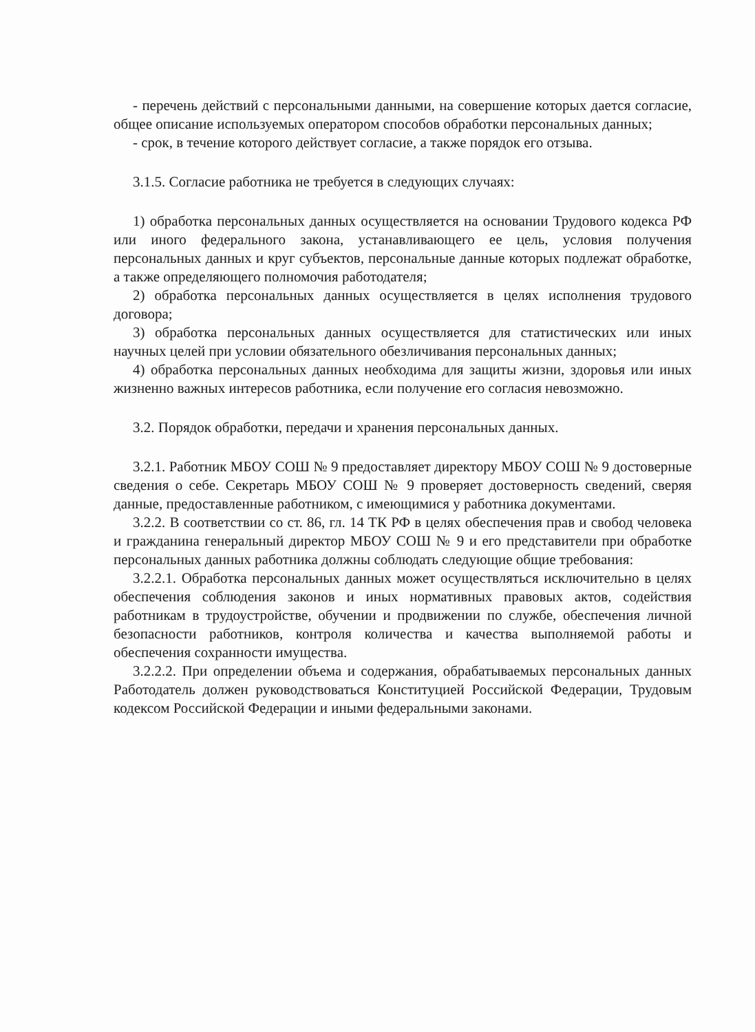- перечень действий с персональными данными, на совершение которых дается согласие, общее описание используемых оператором способов обработки персональных данных;
- срок, в течение которого действует согласие, а также порядок его отзыва.
3.1.5. Согласие работника не требуется в следующих случаях:
1) обработка персональных данных осуществляется на основании Трудового кодекса РФ или иного федерального закона, устанавливающего ее цель, условия получения персональных данных и круг субъектов, персональные данные которых подлежат обработке, а также определяющего полномочия работодателя;
2) обработка персональных данных осуществляется в целях исполнения трудового договора;
3) обработка персональных данных осуществляется для статистических или иных научных целей при условии обязательного обезличивания персональных данных;
4) обработка персональных данных необходима для защиты жизни, здоровья или иных жизненно важных интересов работника, если получение его согласия невозможно.
3.2. Порядок обработки, передачи и хранения персональных данных.
3.2.1. Работник МБОУ СОШ № 9 предоставляет директору МБОУ СОШ № 9 достоверные сведения о себе. Секретарь МБОУ СОШ № 9 проверяет достоверность сведений, сверяя данные, предоставленные работником, с имеющимися у работника документами.
3.2.2. В соответствии со ст. 86, гл. 14 ТК РФ в целях обеспечения прав и свобод человека и гражданина генеральный директор МБОУ СОШ № 9 и его представители при обработке персональных данных работника должны соблюдать следующие общие требования:
3.2.2.1. Обработка персональных данных может осуществляться исключительно в целях обеспечения соблюдения законов и иных нормативных правовых актов, содействия работникам в трудоустройстве, обучении и продвижении по службе, обеспечения личной безопасности работников, контроля количества и качества выполняемой работы и обеспечения сохранности имущества.
3.2.2.2. При определении объема и содержания, обрабатываемых персональных данных Работодатель должен руководствоваться Конституцией Российской Федерации, Трудовым кодексом Российской Федерации и иными федеральными законами.